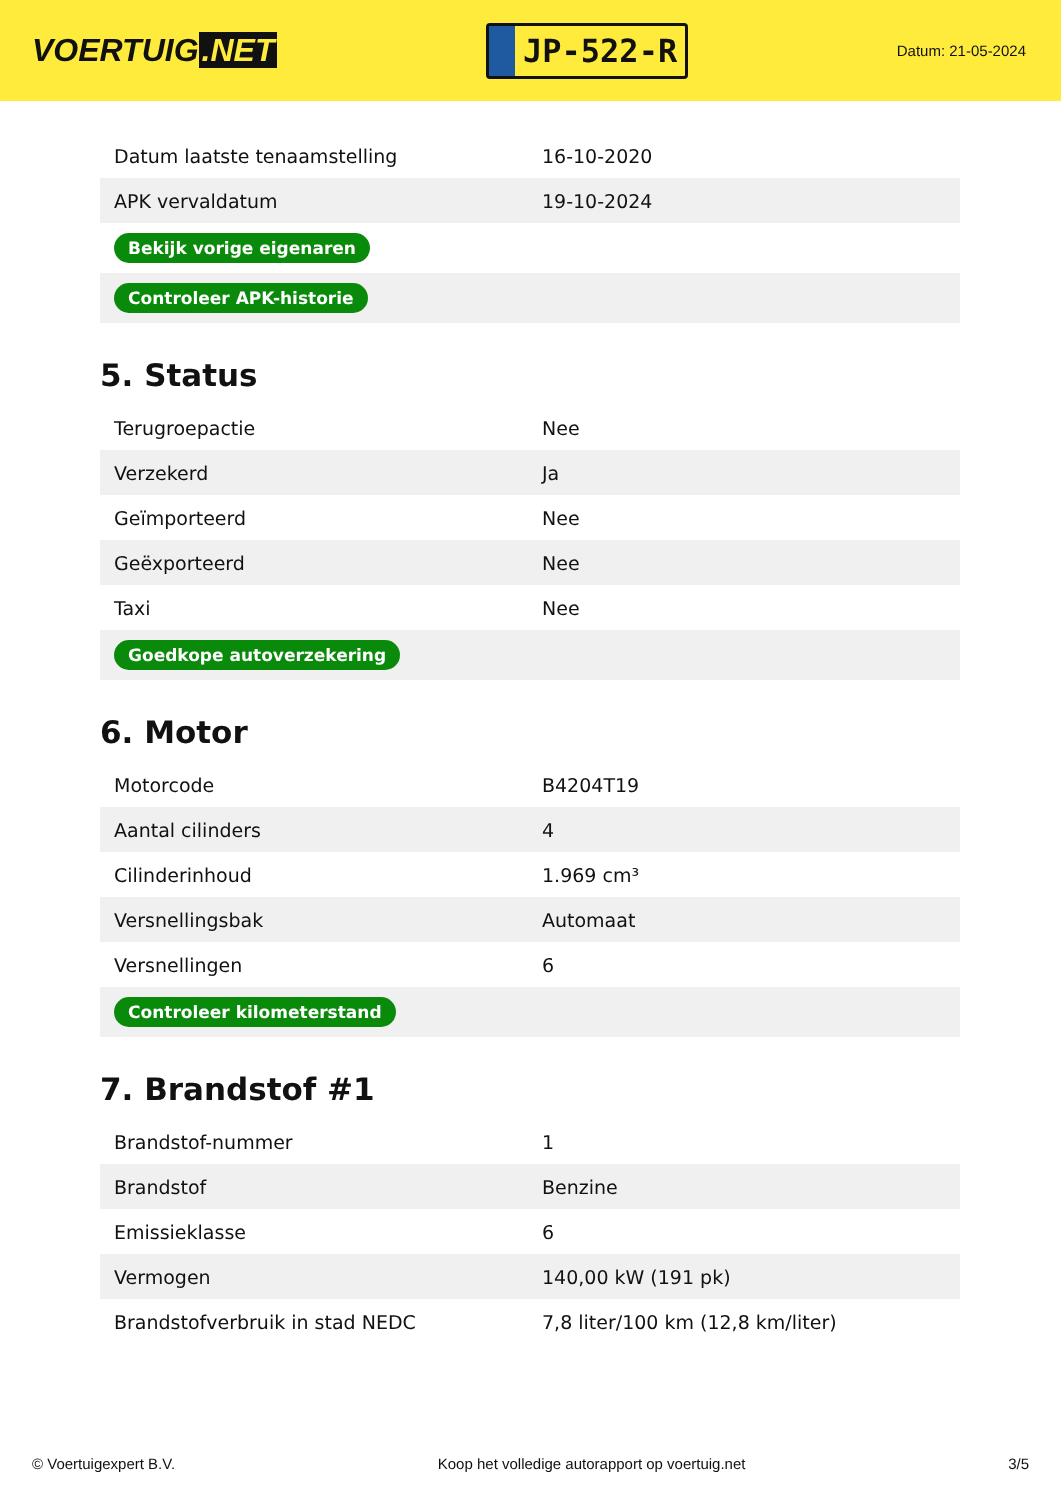VOERTUIG.NET
JP-522-R
Datum: 21-05-2024
| Datum laatste tenaamstelling | 16-10-2020 |
| APK vervaldatum | 19-10-2024 |
| Bekijk vorige eigenaren | |
| Controleer APK-historie | |
5. Status
| Terugroepactie | Nee |
| Verzekerd | Ja |
| Geïmporteerd | Nee |
| Geëxporteerd | Nee |
| Taxi | Nee |
| Goedkope autoverzekering | |
6. Motor
| Motorcode | B4204T19 |
| Aantal cilinders | 4 |
| Cilinderinhoud | 1.969 cm³ |
| Versnellingsbak | Automaat |
| Versnellingen | 6 |
| Controleer kilometerstand | |
7. Brandstof #1
| Brandstof-nummer | 1 |
| Brandstof | Benzine |
| Emissieklasse | 6 |
| Vermogen | 140,00 kW (191 pk) |
| Brandstofverbruik in stad NEDC | 7,8 liter/100 km (12,8 km/liter) |
© Voertuigexpert B.V. Koop het volledige autorapport op voertuig.net 3/5